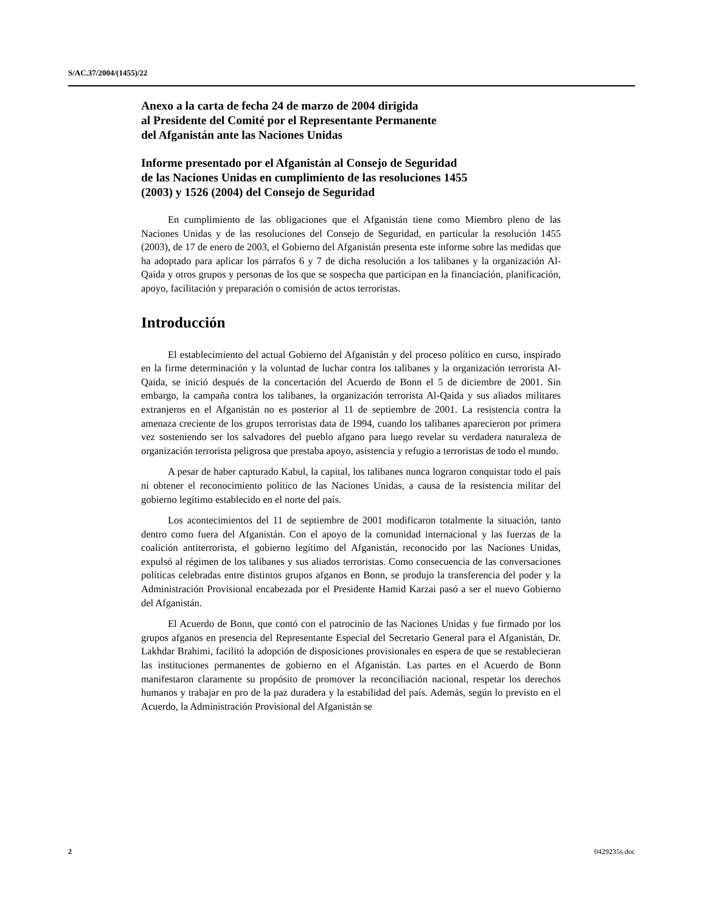S/AC.37/2004/(1455)/22
Anexo a la carta de fecha 24 de marzo de 2004 dirigida
al Presidente del Comité por el Representante Permanente
del Afganistán ante las Naciones Unidas
Informe presentado por el Afganistán al Consejo de Seguridad
de las Naciones Unidas en cumplimiento de las resoluciones 1455
(2003) y 1526 (2004) del Consejo de Seguridad
En cumplimiento de las obligaciones que el Afganistán tiene como Miembro pleno de las Naciones Unidas y de las resoluciones del Consejo de Seguridad, en particular la resolución 1455 (2003), de 17 de enero de 2003, el Gobierno del Afganistán presenta este informe sobre las medidas que ha adoptado para aplicar los párrafos 6 y 7 de dicha resolución a los talibanes y la organización Al-Qaida y otros grupos y personas de los que se sospecha que participan en la financiación, planificación, apoyo, facilitación y preparación o comisión de actos terroristas.
Introducción
El establecimiento del actual Gobierno del Afganistán y del proceso político en curso, inspirado en la firme determinación y la voluntad de luchar contra los talibanes y la organización terrorista Al-Qaida, se inició después de la concertación del Acuerdo de Bonn el 5 de diciembre de 2001. Sin embargo, la campaña contra los talibanes, la organización terrorista Al-Qaida y sus aliados militares extranjeros en el Afganistán no es posterior al 11 de septiembre de 2001. La resistencia contra la amenaza creciente de los grupos terroristas data de 1994, cuando los talibanes aparecieron por primera vez sosteniendo ser los salvadores del pueblo afgano para luego revelar su verdadera naturaleza de organización terrorista peligrosa que prestaba apoyo, asistencia y refugio a terroristas de todo el mundo.
A pesar de haber capturado Kabul, la capital, los talibanes nunca lograron conquistar todo el país ni obtener el reconocimiento político de las Naciones Unidas, a causa de la resistencia militar del gobierno legítimo establecido en el norte del país.
Los acontecimientos del 11 de septiembre de 2001 modificaron totalmente la situación, tanto dentro como fuera del Afganistán. Con el apoyo de la comunidad internacional y las fuerzas de la coalición antiterrorista, el gobierno legítimo del Afganistán, reconocido por las Naciones Unidas, expulsó al régimen de los talibanes y sus aliados terroristas. Como consecuencia de las conversaciones políticas celebradas entre distintos grupos afganos en Bonn, se produjo la transferencia del poder y la Administración Provisional encabezada por el Presidente Hamid Karzai pasó a ser el nuevo Gobierno del Afganistán.
El Acuerdo de Bonn, que contó con el patrocinio de las Naciones Unidas y fue firmado por los grupos afganos en presencia del Representante Especial del Secretario General para el Afganistán, Dr. Lakhdar Brahimi, facilitó la adopción de disposiciones provisionales en espera de que se restablecieran las instituciones permanentes de gobierno en el Afganistán. Las partes en el Acuerdo de Bonn manifestaron claramente su propósito de promover la reconciliación nacional, respetar los derechos humanos y trabajar en pro de la paz duradera y la estabilidad del país. Además, según lo previsto en el Acuerdo, la Administración Provisional del Afganistán se
2 0429235s.doc